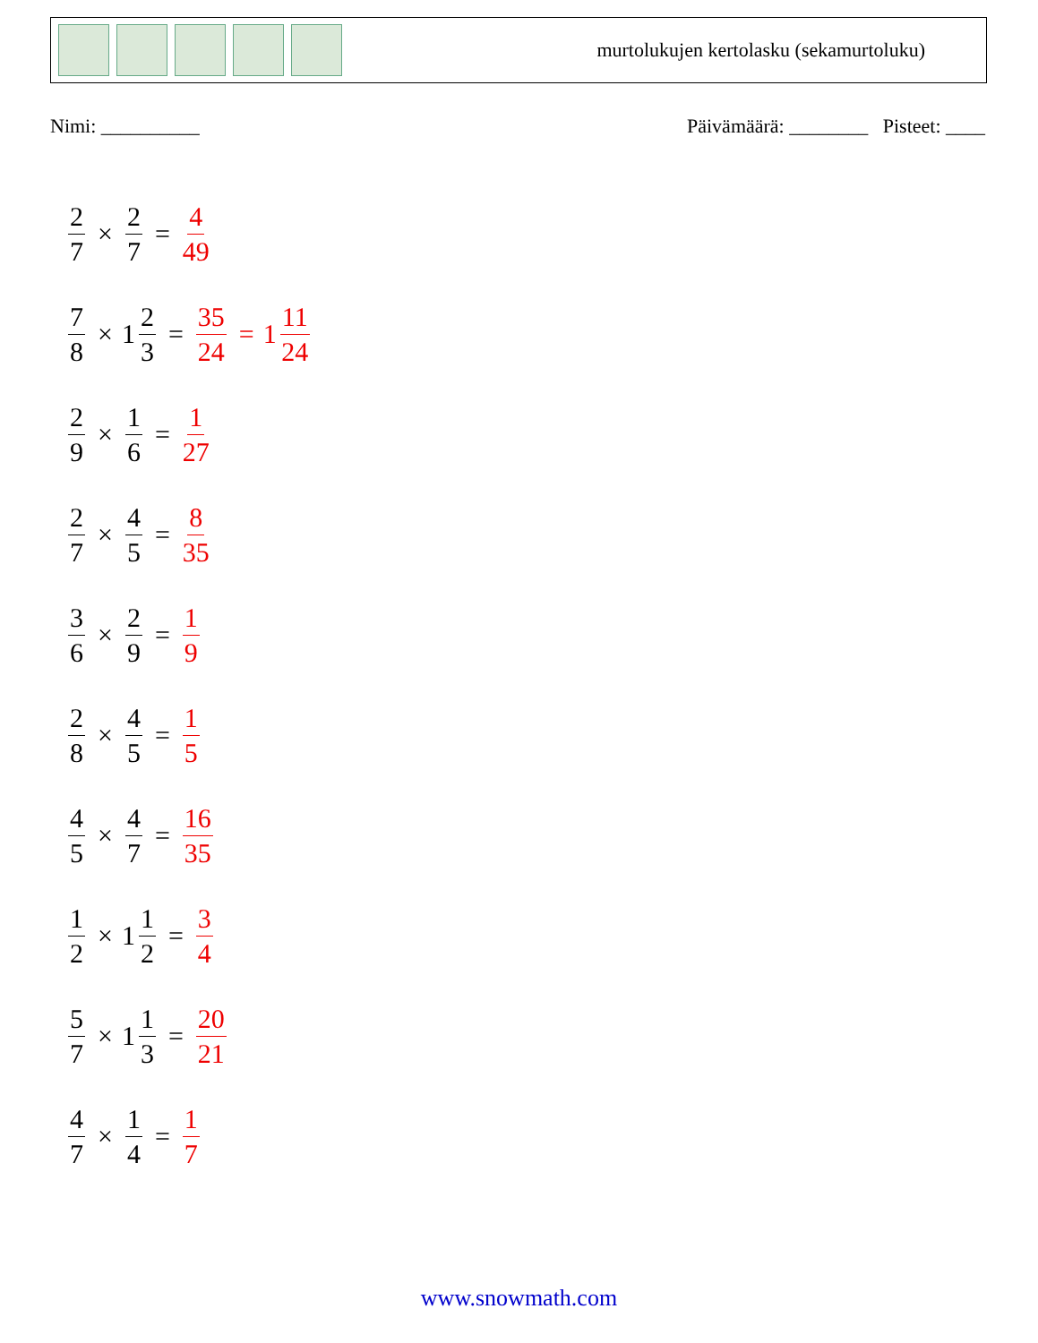murtolukujen kertolasku (sekamurtoluku)
Nimi: __________ Päivämäärä: ________ Pisteet: ____
2 7 × 2 7 = 4 49
7 8 × 1 2 3 = 35 24 = 1 11 24
2 9 × 1 6 = 1 27
2 7 × 4 5 = 8 35
3 6 × 2 9 = 1 9
2 8 × 4 5 = 1 5
4 5 × 4 7 = 16 35
1 2 × 1 1 2 = 3 4
5 7 × 1 1 3 = 20 21
4 7 × 1 4 = 1 7
www.snowmath.com